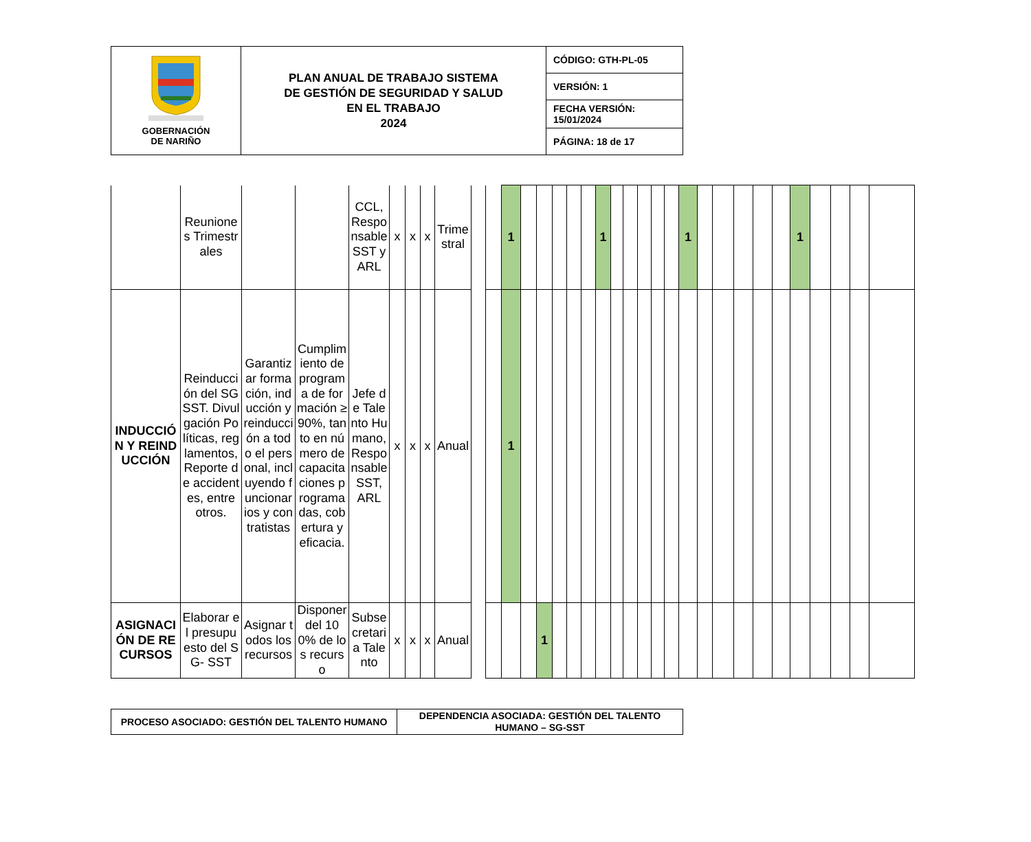| GOBERNACIÓN DE NARIÑO | PLAN ANUAL DE TRABAJO SISTEMA DE GESTIÓN DE SEGURIDAD Y SALUD EN EL TRABAJO 2024 | CÓDIGO: GTH-PL-05 |
| | | VERSIÓN: 1 |
| | | FECHA VERSIÓN: 15/01/2024 |
| | | PÁGINA: 18 de 17 |
| | Reuniones Trimestrales | | | CCL, Responsable SST y ARL | x | x | x | Trimestral | | | 1 | | | | | | 1 | | | | | | 1 | | | | | | 1 | | | | |
| INDUCCIÓN Y REINDUCCIÓN | Reinducción del SG SST. Divulgación Políticas, reglamentos, Reporte de accidentes, entre otros. | Garantizar formación, inducción y reinducción a todo el personal, incluyendo funcionarios y contratistas | Cumplimiento de programa de formación ≥90%, tanto en número de capacitaciones programadas, cobertura y eficacia. | Jefe de Talento Humano, Responsable SST, ARL | x | x | x | Anual | | | 1 | | | | | | | | | | | | | | | | | | | | | | |
| ASIGNACIÓN DE RECURSOS | Elaborar el presupuesto del SG- SST | Asignar todos los recursos | Disponer del 100% de los recurso | Subsecretaria Talento | x | x | x | Anual | | | | | 1 | | | | | | | | | | | | | | | | | | | | |
| PROCESO ASOCIADO: GESTIÓN DEL TALENTO HUMANO | DEPENDENCIA ASOCIADA: GESTIÓN DEL TALENTO HUMANO – SG-SST |